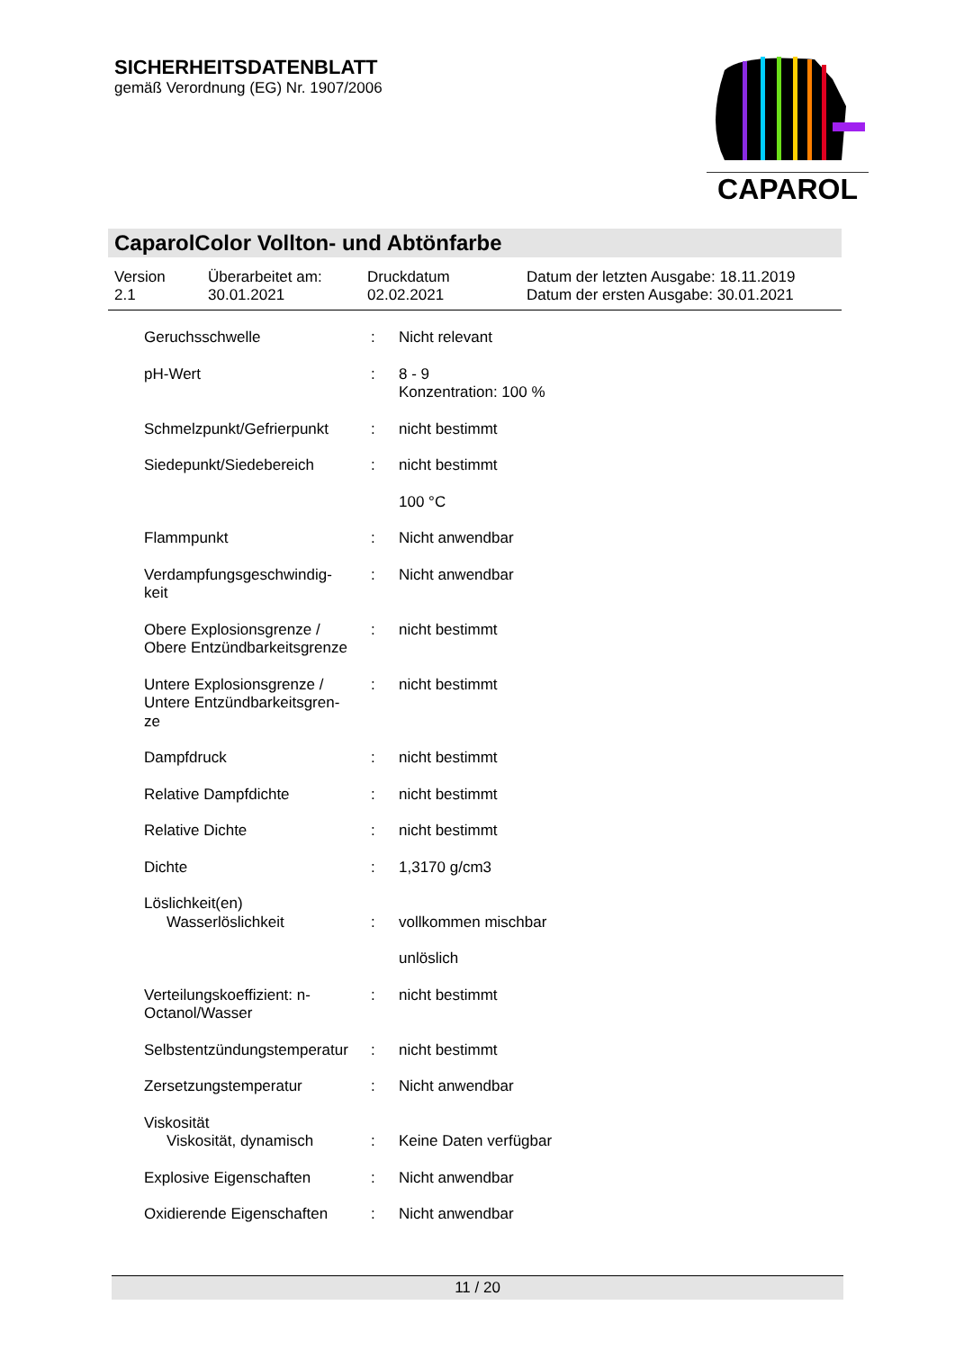SICHERHEITSDATENBLATT
gemäß Verordnung (EG) Nr. 1907/2006
CAPAROL
CaparolColor Vollton- und Abtönfarbe
| Version 2.1 | Überarbeitet am: 30.01.2021 | Druckdatum 02.02.2021 | Datum der letzten Ausgabe: 18.11.2019 Datum der ersten Ausgabe: 30.01.2021 |
| Geruchsschwelle | : | Nicht relevant |
| pH-Wert | : | 8 - 9 Konzentration: 100 % |
| Schmelzpunkt/Gefrierpunkt | : | nicht bestimmt |
| Siedepunkt/Siedebereich | : | nicht bestimmt |
| | | 100 °C |
| Flammpunkt | : | Nicht anwendbar |
| Verdampfungsgeschwindig- keit | : | Nicht anwendbar |
| Obere Explosionsgrenze / Obere Entzündbarkeitsgrenze | : | nicht bestimmt |
| Untere Explosionsgrenze / Untere Entzündbarkeitsgren- ze | : | nicht bestimmt |
| Dampfdruck | : | nicht bestimmt |
| Relative Dampfdichte | : | nicht bestimmt |
| Relative Dichte | : | nicht bestimmt |
| Dichte | : | 1,3170 g/cm3 |
| Löslichkeit(en) | | |
| Wasserlöslichkeit | : | vollkommen mischbar |
| | | unlöslich |
| Verteilungskoeffizient: n- Octanol/Wasser | : | nicht bestimmt |
| Selbstentzündungstemperatur | : | nicht bestimmt |
| Zersetzungstemperatur | : | Nicht anwendbar |
| Viskosität | | |
| Viskosität, dynamisch | : | Keine Daten verfügbar |
| Explosive Eigenschaften | : | Nicht anwendbar |
| Oxidierende Eigenschaften | : | Nicht anwendbar |
11 / 20